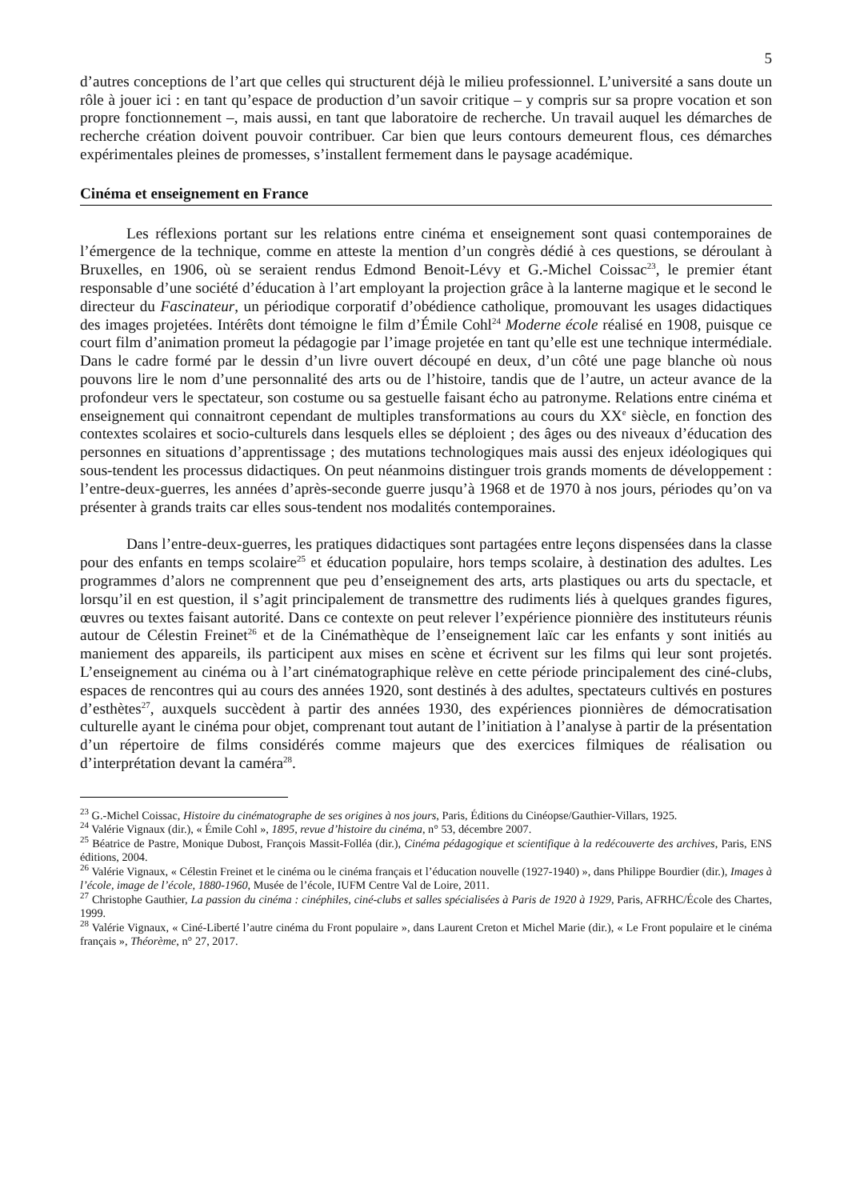5
d’autres conceptions de l’art que celles qui structurent déjà le milieu professionnel. L’université a sans doute un rôle à jouer ici : en tant qu’espace de production d’un savoir critique – y compris sur sa propre vocation et son propre fonctionnement –, mais aussi, en tant que laboratoire de recherche. Un travail auquel les démarches de recherche création doivent pouvoir contribuer. Car bien que leurs contours demeurent flous, ces démarches expérimentales pleines de promesses, s’installent fermement dans le paysage académique.
Cinéma et enseignement en France
Les réflexions portant sur les relations entre cinéma et enseignement sont quasi contemporaines de l’émergence de la technique, comme en atteste la mention d’un congrès dédié à ces questions, se déroulant à Bruxelles, en 1906, où se seraient rendus Edmond Benoit-Lévy et G.-Michel Coissac<sup>23</sup>, le premier étant responsable d’une société d’éducation à l’art employant la projection grâce à la lanterne magique et le second le directeur du Fascinateur, un périodique corporatif d’obédience catholique, promouvant les usages didactiques des images projetées. Intérêts dont témoigne le film d’Émile Cohl<sup>24</sup> Moderne école réalisé en 1908, puisque ce court film d’animation promeut la pédagogie par l’image projetée en tant qu’elle est une technique intermédiale. Dans le cadre formé par le dessin d’un livre ouvert découpé en deux, d’un côté une page blanche où nous pouvons lire le nom d’une personnalité des arts ou de l’histoire, tandis que de l’autre, un acteur avance de la profondeur vers le spectateur, son costume ou sa gestuelle faisant écho au patronyme. Relations entre cinéma et enseignement qui connaitront cependant de multiples transformations au cours du XX<sup>e</sup> siècle, en fonction des contextes scolaires et socio-culturels dans lesquels elles se déploient ; des âges ou des niveaux d’éducation des personnes en situations d’apprentissage ; des mutations technologiques mais aussi des enjeux idéologiques qui sous-tendent les processus didactiques. On peut néanmoins distinguer trois grands moments de développement : l’entre-deux-guerres, les années d’après-seconde guerre jusqu’à 1968 et de 1970 à nos jours, périodes qu’on va présenter à grands traits car elles sous-tendent nos modalités contemporaines.
Dans l’entre-deux-guerres, les pratiques didactiques sont partagées entre leçons dispensées dans la classe pour des enfants en temps scolaire<sup>25</sup> et éducation populaire, hors temps scolaire, à destination des adultes. Les programmes d’alors ne comprennent que peu d’enseignement des arts, arts plastiques ou arts du spectacle, et lorsqu’il en est question, il s’agit principalement de transmettre des rudiments liés à quelques grandes figures, œuvres ou textes faisant autorité. Dans ce contexte on peut relever l’expérience pionnière des instituteurs réunis autour de Célestin Freinet<sup>26</sup> et de la Cinémathèque de l’enseignement laïc car les enfants y sont initiés au maniement des appareils, ils participent aux mises en scène et écrivent sur les films qui leur sont projetés. L’enseignement au cinéma ou à l’art cinématographique relève en cette période principalement des ciné-clubs, espaces de rencontres qui au cours des années 1920, sont destinés à des adultes, spectateurs cultivés en postures d’esthètes<sup>27</sup>, auxquels succèdent à partir des années 1930, des expériences pionnières de démocratisation culturelle ayant le cinéma pour objet, comprenant tout autant de l’initiation à l’analyse à partir de la présentation d’un répertoire de films considérés comme majeurs que des exercices filmiques de réalisation ou d’interprétation devant la caméra<sup>28</sup>.
<sup>23</sup> G.-Michel Coissac, Histoire du cinématographe de ses origines à nos jours, Paris, Éditions du Cinéopse/Gauthier-Villars, 1925.
<sup>24</sup> Valérie Vignaux (dir.), « Émile Cohl », 1895, revue d’histoire du cinéma, n° 53, décembre 2007.
<sup>25</sup> Béatrice de Pastre, Monique Dubost, François Massit-Folléa (dir.), Cinéma pédagogique et scientifique à la redécouverte des archives, Paris, ENS éditions, 2004.
<sup>26</sup> Valérie Vignaux, « Célestin Freinet et le cinéma ou le cinéma français et l’éducation nouvelle (1927-1940) », dans Philippe Bourdier (dir.), Images à l’école, image de l’école, 1880-1960, Musée de l’école, IUFM Centre Val de Loire, 2011.
<sup>27</sup> Christophe Gauthier, La passion du cinéma : cinéphiles, ciné-clubs et salles spécialisées à Paris de 1920 à 1929, Paris, AFRHC/École des Chartes, 1999.
<sup>28</sup> Valérie Vignaux, « Ciné-Liberté l’autre cinéma du Front populaire », dans Laurent Creton et Michel Marie (dir.), « Le Front populaire et le cinéma français », Théorème, n° 27, 2017.